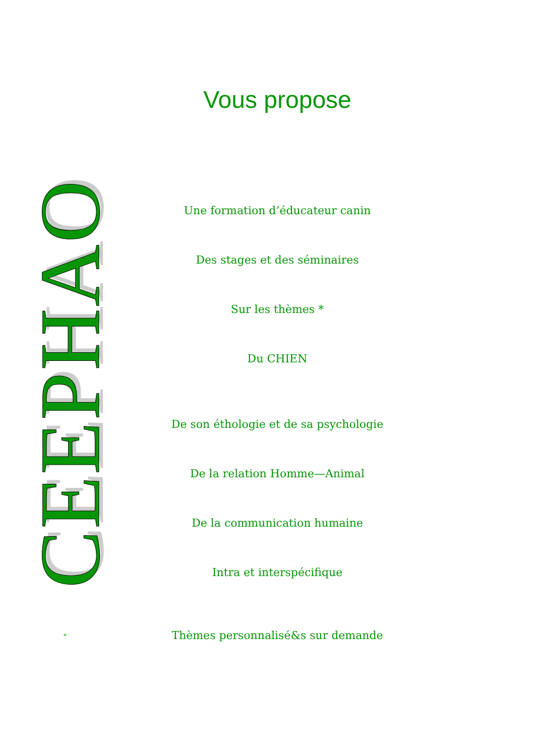CEEPHAO
Vous propose
Une formation d’éducateur canin
Des stages et des séminaires
Sur les thèmes *
Du CHIEN
De son éthologie et de sa psychologie
De la relation Homme—Animal
De la communication humaine
Intra et interspécifique
Thèmes personnalisé&s sur demande
*